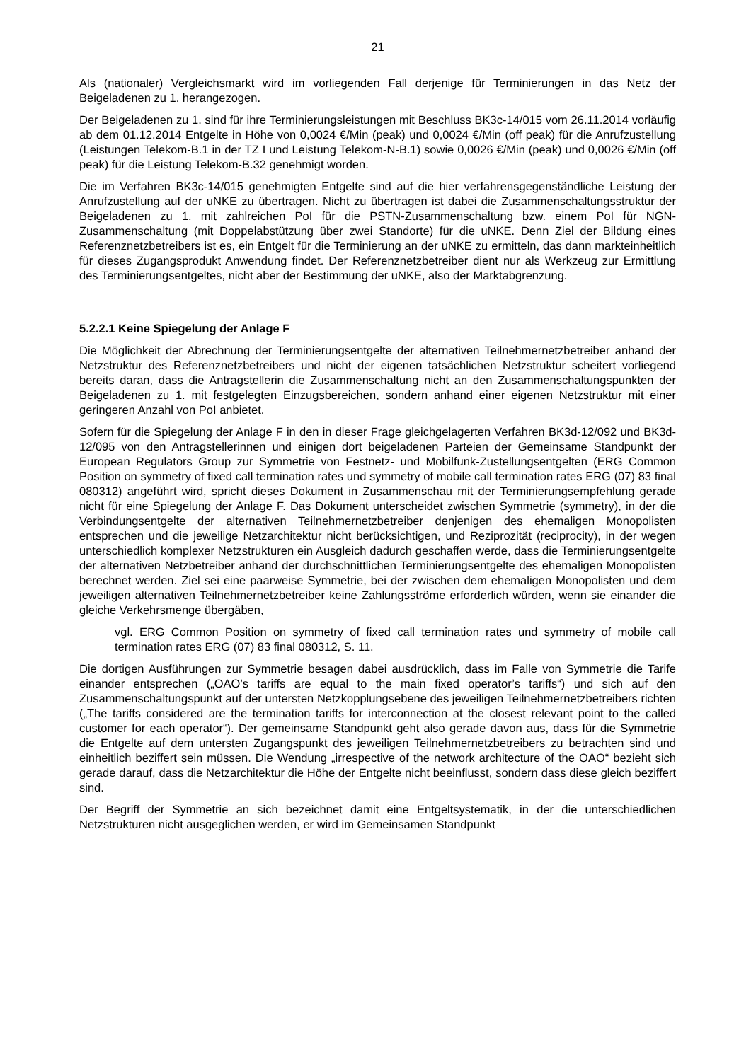21
Als (nationaler) Vergleichsmarkt wird im vorliegenden Fall derjenige für Terminierungen in das Netz der Beigeladenen zu 1. herangezogen.
Der Beigeladenen zu 1. sind für ihre Terminierungsleistungen mit Beschluss BK3c-14/015 vom 26.11.2014 vorläufig ab dem 01.12.2014 Entgelte in Höhe von 0,0024 €/Min (peak) und 0,0024 €/Min (off peak) für die Anrufzustellung (Leistungen Telekom-B.1 in der TZ I und Leistung Telekom-N-B.1) sowie 0,0026 €/Min (peak) und 0,0026 €/Min (off peak) für die Leistung Telekom-B.32 genehmigt worden.
Die im Verfahren BK3c-14/015 genehmigten Entgelte sind auf die hier verfahrensgegenständliche Leistung der Anrufzustellung auf der uNKE zu übertragen. Nicht zu übertragen ist dabei die Zusammenschaltungsstruktur der Beigeladenen zu 1. mit zahlreichen PoI für die PSTN-Zusammenschaltung bzw. einem PoI für NGN-Zusammenschaltung (mit Doppelabstützung über zwei Standorte) für die uNKE. Denn Ziel der Bildung eines Referenznetzbetreibers ist es, ein Entgelt für die Terminierung an der uNKE zu ermitteln, das dann markteinheitlich für dieses Zugangsprodukt Anwendung findet. Der Referenznetzbetreiber dient nur als Werkzeug zur Ermittlung des Terminierungsentgeltes, nicht aber der Bestimmung der uNKE, also der Marktabgrenzung.
5.2.2.1 Keine Spiegelung der Anlage F
Die Möglichkeit der Abrechnung der Terminierungsentgelte der alternativen Teilnehmernetzbetreiber anhand der Netzstruktur des Referenznetzbetreibers und nicht der eigenen tatsächlichen Netzstruktur scheitert vorliegend bereits daran, dass die Antragstellerin die Zusammenschaltung nicht an den Zusammenschaltungspunkten der Beigeladenen zu 1. mit festgelegten Einzugsbereichen, sondern anhand einer eigenen Netzstruktur mit einer geringeren Anzahl von PoI anbietet.
Sofern für die Spiegelung der Anlage F in den in dieser Frage gleichgelagerten Verfahren BK3d-12/092 und BK3d-12/095 von den Antragstellerinnen und einigen dort beigeladenen Parteien der Gemeinsame Standpunkt der European Regulators Group zur Symmetrie von Festnetz- und Mobilfunk-Zustellungsentgelten (ERG Common Position on symmetry of fixed call termination rates und symmetry of mobile call termination rates ERG (07) 83 final 080312) angeführt wird, spricht dieses Dokument in Zusammenschau mit der Terminierungsempfehlung gerade nicht für eine Spiegelung der Anlage F. Das Dokument unterscheidet zwischen Symmetrie (symmetry), in der die Verbindungsentgelte der alternativen Teilnehmernetzbetreiber denjenigen des ehemaligen Monopolisten entsprechen und die jeweilige Netzarchitektur nicht berücksichtigen, und Reziprozität (reciprocity), in der wegen unterschiedlich komplexer Netzstrukturen ein Ausgleich dadurch geschaffen werde, dass die Terminierungsentgelte der alternativen Netzbetreiber anhand der durchschnittlichen Terminierungsentgelte des ehemaligen Monopolisten berechnet werden. Ziel sei eine paarweise Symmetrie, bei der zwischen dem ehemaligen Monopolisten und dem jeweiligen alternativen Teilnehmernetzbetreiber keine Zahlungsströme erforderlich würden, wenn sie einander die gleiche Verkehrsmenge übergäben,
vgl. ERG Common Position on symmetry of fixed call termination rates und symmetry of mobile call termination rates ERG (07) 83 final 080312, S. 11.
Die dortigen Ausführungen zur Symmetrie besagen dabei ausdrücklich, dass im Falle von Symmetrie die Tarife einander entsprechen („OAO’s tariffs are equal to the main fixed operator’s tariffs“) und sich auf den Zusammenschaltungspunkt auf der untersten Netzkopplungsebene des jeweiligen Teilnehmernetzbetreibers richten („The tariffs considered are the termination tariffs for interconnection at the closest relevant point to the called customer for each operator“). Der gemeinsame Standpunkt geht also gerade davon aus, dass für die Symmetrie die Entgelte auf dem untersten Zugangspunkt des jeweiligen Teilnehmernetzbetreibers zu betrachten sind und einheitlich beziffert sein müssen. Die Wendung „irrespective of the network architecture of the OAO“ bezieht sich gerade darauf, dass die Netzarchitektur die Höhe der Entgelte nicht beeinflusst, sondern dass diese gleich beziffert sind.
Der Begriff der Symmetrie an sich bezeichnet damit eine Entgeltsystematik, in der die unterschiedlichen Netzstrukturen nicht ausgeglichen werden, er wird im Gemeinsamen Standpunkt